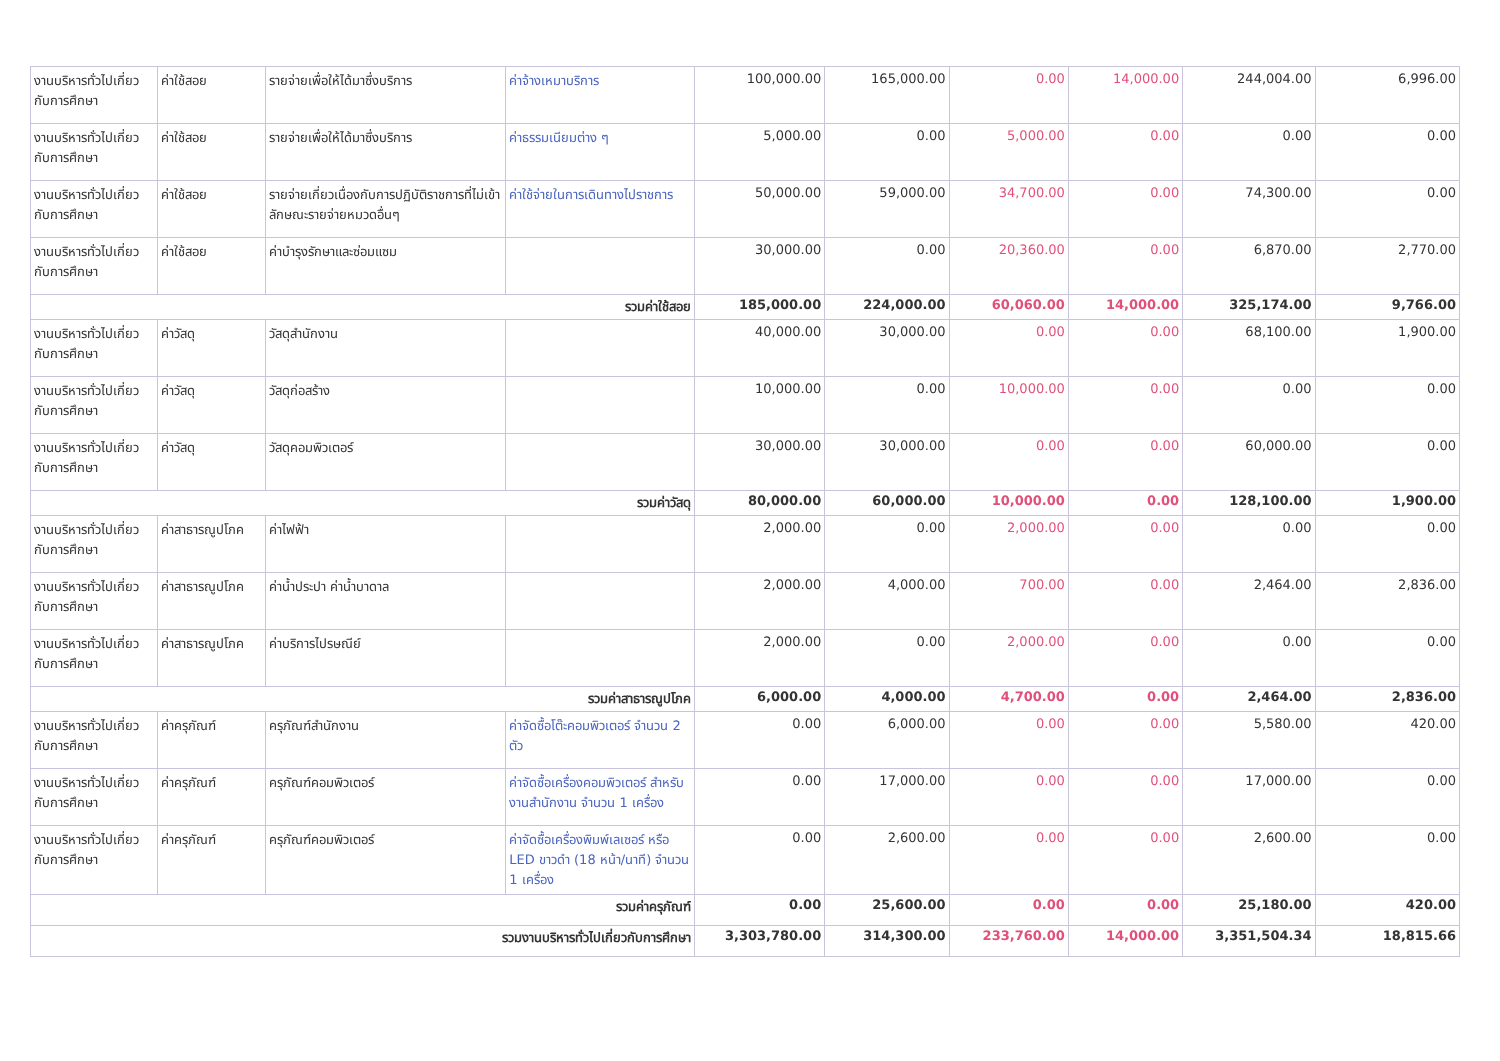| งานบริหารทั่วไปเกี่ยวกับการศึกษา | ค่าใช้สอย | รายจ่ายเพื่อให้ได้มาซึ่งบริการ | ค่าจ้างเหมาบริการ | 100,000.00 | 165,000.00 | 0.00 | 14,000.00 | 244,004.00 | 6,996.00 |
| งานบริหารทั่วไปเกี่ยวกับการศึกษา | ค่าใช้สอย | รายจ่ายเพื่อให้ได้มาซึ่งบริการ | ค่าธรรมเนียมต่าง ๆ | 5,000.00 | 0.00 | 5,000.00 | 0.00 | 0.00 | 0.00 |
| งานบริหารทั่วไปเกี่ยวกับการศึกษา | ค่าใช้สอย | รายจ่ายเกี่ยวเนื่องกับการปฏิบัติราชการที่ไม่เข้าลักษณะรายจ่ายหมวดอื่นๆ | ค่าใช้จ่ายในการเดินทางไปราชการ | 50,000.00 | 59,000.00 | 34,700.00 | 0.00 | 74,300.00 | 0.00 |
| งานบริหารทั่วไปเกี่ยวกับการศึกษา | ค่าใช้สอย | ค่าบำรุงรักษาและซ่อมแซม | | 30,000.00 | 0.00 | 20,360.00 | 0.00 | 6,870.00 | 2,770.00 |
| รวมค่าใช้สอย | | | | 185,000.00 | 224,000.00 | 60,060.00 | 14,000.00 | 325,174.00 | 9,766.00 |
| งานบริหารทั่วไปเกี่ยวกับการศึกษา | ค่าวัสดุ | วัสดุสำนักงาน | | 40,000.00 | 30,000.00 | 0.00 | 0.00 | 68,100.00 | 1,900.00 |
| งานบริหารทั่วไปเกี่ยวกับการศึกษา | ค่าวัสดุ | วัสดุก่อสร้าง | | 10,000.00 | 0.00 | 10,000.00 | 0.00 | 0.00 | 0.00 |
| งานบริหารทั่วไปเกี่ยวกับการศึกษา | ค่าวัสดุ | วัสดุคอมพิวเตอร์ | | 30,000.00 | 30,000.00 | 0.00 | 0.00 | 60,000.00 | 0.00 |
| รวมค่าวัสดุ | | | | 80,000.00 | 60,000.00 | 10,000.00 | 0.00 | 128,100.00 | 1,900.00 |
| งานบริหารทั่วไปเกี่ยวกับการศึกษา | ค่าสาธารณูปโภค | ค่าไฟฟ้า | | 2,000.00 | 0.00 | 2,000.00 | 0.00 | 0.00 | 0.00 |
| งานบริหารทั่วไปเกี่ยวกับการศึกษา | ค่าสาธารณูปโภค | ค่าน้ำประปา ค่าน้ำบาดาล | | 2,000.00 | 4,000.00 | 700.00 | 0.00 | 2,464.00 | 2,836.00 |
| งานบริหารทั่วไปเกี่ยวกับการศึกษา | ค่าสาธารณูปโภค | ค่าบริการไปรษณีย์ | | 2,000.00 | 0.00 | 2,000.00 | 0.00 | 0.00 | 0.00 |
| รวมค่าสาธารณูปโภค | | | | 6,000.00 | 4,000.00 | 4,700.00 | 0.00 | 2,464.00 | 2,836.00 |
| งานบริหารทั่วไปเกี่ยวกับการศึกษา | ค่าครุภัณฑ์ | ครุภัณฑ์สำนักงาน | ค่าจัดซื้อโต๊ะคอมพิวเตอร์ จำนวน 2 ตัว | 0.00 | 6,000.00 | 0.00 | 0.00 | 5,580.00 | 420.00 |
| งานบริหารทั่วไปเกี่ยวกับการศึกษา | ค่าครุภัณฑ์ | ครุภัณฑ์คอมพิวเตอร์ | ค่าจัดซื้อเครื่องคอมพิวเตอร์ สำหรับงานสำนักงาน จำนวน 1 เครื่อง | 0.00 | 17,000.00 | 0.00 | 0.00 | 17,000.00 | 0.00 |
| งานบริหารทั่วไปเกี่ยวกับการศึกษา | ค่าครุภัณฑ์ | ครุภัณฑ์คอมพิวเตอร์ | ค่าจัดซื้อเครื่องพิมพ์เลเซอร์ หรือ LED ขาวดำ (18 หน้า/นาที) จำนวน 1 เครื่อง | 0.00 | 2,600.00 | 0.00 | 0.00 | 2,600.00 | 0.00 |
| รวมค่าครุภัณฑ์ | | | | 0.00 | 25,600.00 | 0.00 | 0.00 | 25,180.00 | 420.00 |
| รวมงานบริหารทั่วไปเกี่ยวกับการศึกษา | | | | 3,303,780.00 | 314,300.00 | 233,760.00 | 14,000.00 | 3,351,504.34 | 18,815.66 |